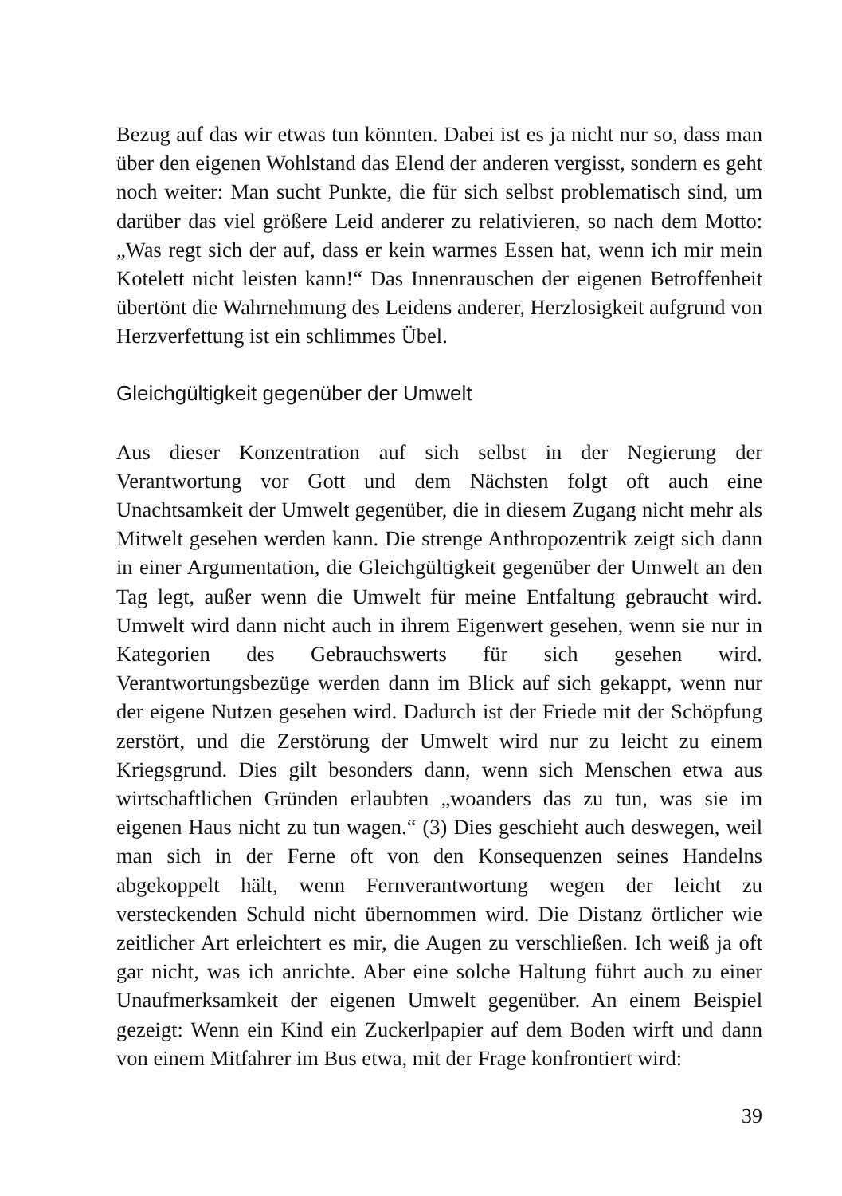Bezug auf das wir etwas tun könnten. Dabei ist es ja nicht nur so, dass man über den eigenen Wohlstand das Elend der anderen vergisst, sondern es geht noch weiter: Man sucht Punkte, die für sich selbst problematisch sind, um darüber das viel größere Leid anderer zu relativieren, so nach dem Motto: „Was regt sich der auf, dass er kein warmes Essen hat, wenn ich mir mein Kotelett nicht leisten kann!“ Das Innenrauschen der eigenen Betroffenheit übertönt die Wahrnehmung des Leidens anderer, Herzlosigkeit aufgrund von Herzverfettung ist ein schlimmes Übel.
Gleichgültigkeit gegenüber der Umwelt
Aus dieser Konzentration auf sich selbst in der Negierung der Verantwortung vor Gott und dem Nächsten folgt oft auch eine Unachtsamkeit der Umwelt gegenüber, die in diesem Zugang nicht mehr als Mitwelt gesehen werden kann. Die strenge Anthropozentrik zeigt sich dann in einer Argumentation, die Gleichgültigkeit gegenüber der Umwelt an den Tag legt, außer wenn die Umwelt für meine Entfaltung gebraucht wird. Umwelt wird dann nicht auch in ihrem Eigenwert gesehen, wenn sie nur in Kategorien des Gebrauchswerts für sich gesehen wird. Verantwortungsbezüge werden dann im Blick auf sich gekappt, wenn nur der eigene Nutzen gesehen wird. Dadurch ist der Friede mit der Schöpfung zerstört, und die Zerstörung der Umwelt wird nur zu leicht zu einem Kriegsgrund. Dies gilt besonders dann, wenn sich Menschen etwa aus wirtschaftlichen Gründen erlaubten „woanders das zu tun, was sie im eigenen Haus nicht zu tun wagen.“ (3) Dies geschieht auch deswegen, weil man sich in der Ferne oft von den Konsequenzen seines Handelns abgekoppelt hält, wenn Fernverantwortung wegen der leicht zu versteckenden Schuld nicht übernommen wird. Die Distanz örtlicher wie zeitlicher Art erleichtert es mir, die Augen zu verschließen. Ich weiß ja oft gar nicht, was ich anrichte. Aber eine solche Haltung führt auch zu einer Unaufmerksamkeit der eigenen Umwelt gegenüber. An einem Beispiel gezeigt: Wenn ein Kind ein Zuckerlpapier auf dem Boden wirft und dann von einem Mitfahrer im Bus etwa, mit der Frage konfrontiert wird:
39